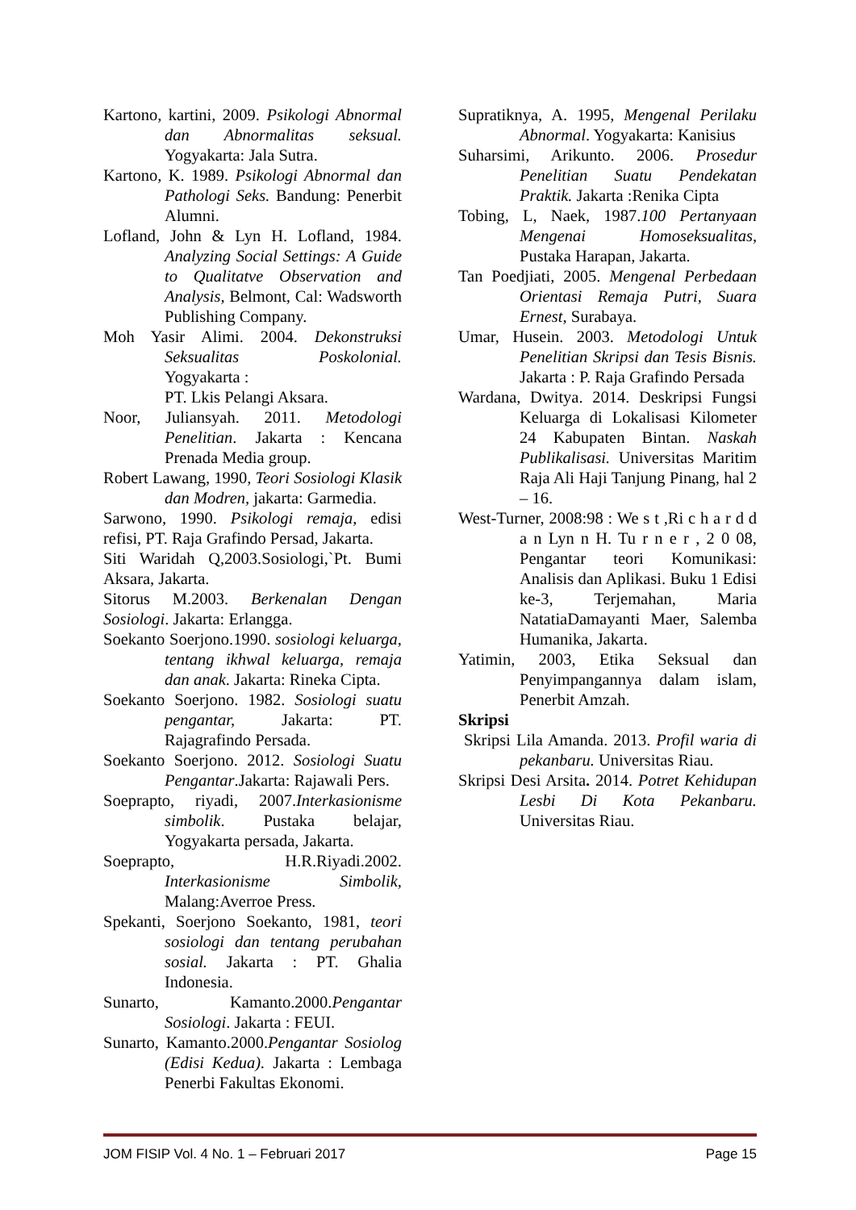Kartono, kartini, 2009. Psikologi Abnormal dan Abnormalitas seksual. Yogyakarta: Jala Sutra.
Kartono, K. 1989. Psikologi Abnormal dan Pathologi Seks. Bandung: Penerbit Alumni.
Lofland, John & Lyn H. Lofland, 1984. Analyzing Social Settings: A Guide to Qualitatve Observation and Analysis, Belmont, Cal: Wadsworth Publishing Company.
Moh Yasir Alimi. 2004. Dekonstruksi Seksualitas Poskolonial. Yogyakarta :
PT. Lkis Pelangi Aksara.
Noor, Juliansyah. 2011. Metodologi Penelitian. Jakarta : Kencana Prenada Media group.
Robert Lawang, 1990, Teori Sosiologi Klasik dan Modren, jakarta: Garmedia.
Sarwono, 1990. Psikologi remaja, edisi refisi, PT. Raja Grafindo Persad, Jakarta.
Siti Waridah Q,2003.Sosiologi,`Pt. Bumi Aksara, Jakarta.
Sitorus M.2003. Berkenalan Dengan Sosiologi. Jakarta: Erlangga.
Soekanto Soerjono.1990. sosiologi keluarga, tentang ikhwal keluarga, remaja dan anak. Jakarta: Rineka Cipta.
Soekanto Soerjono. 1982. Sosiologi suatu pengantar, Jakarta: PT. Rajagrafindo Persada.
Soekanto Soerjono. 2012. Sosiologi Suatu Pengantar.Jakarta: Rajawali Pers.
Soeprapto, riyadi, 2007.Interkasionisme simbolik. Pustaka belajar, Yogyakarta persada, Jakarta.
Soeprapto, H.R.Riyadi.2002. Interkasionisme Simbolik, Malang:Averroe Press.
Spekanti, Soerjono Soekanto, 1981, teori sosiologi dan tentang perubahan sosial. Jakarta : PT. Ghalia Indonesia.
Sunarto, Kamanto.2000.Pengantar Sosiologi. Jakarta : FEUI.
Sunarto, Kamanto.2000.Pengantar Sosiolog (Edisi Kedua). Jakarta : Lembaga Penerbi Fakultas Ekonomi.
Supratiknya, A. 1995, Mengenal Perilaku Abnormal. Yogyakarta: Kanisius
Suharsimi, Arikunto. 2006. Prosedur Penelitian Suatu Pendekatan Praktik. Jakarta :Renika Cipta
Tobing, L, Naek, 1987.100 Pertanyaan Mengenai Homoseksualitas, Pustaka Harapan, Jakarta.
Tan Poedjiati, 2005. Mengenal Perbedaan Orientasi Remaja Putri, Suara Ernest, Surabaya.
Umar, Husein. 2003. Metodologi Untuk Penelitian Skripsi dan Tesis Bisnis. Jakarta : P. Raja Grafindo Persada
Wardana, Dwitya. 2014. Deskripsi Fungsi Keluarga di Lokalisasi Kilometer 24 Kabupaten Bintan. Naskah Publikalisasi. Universitas Maritim Raja Ali Haji Tanjung Pinang, hal 2 – 16.
West-Turner, 2008:98 : We s t ,Ri c h a r d d a n Lyn n H. Tu r n e r , 2 0 08, Pengantar teori Komunikasi: Analisis dan Aplikasi. Buku 1 Edisi ke-3, Terjemahan, Maria NatatiaDamayanti Maer, Salemba Humanika, Jakarta.
Yatimin, 2003, Etika Seksual dan Penyimpangannya dalam islam, Penerbit Amzah.
Skripsi
Skripsi Lila Amanda. 2013. Profil waria di pekanbaru. Universitas Riau.
Skripsi Desi Arsita. 2014. Potret Kehidupan Lesbi Di Kota Pekanbaru. Universitas Riau.
JOM FISIP Vol. 4 No. 1 – Februari 2017 Page 15